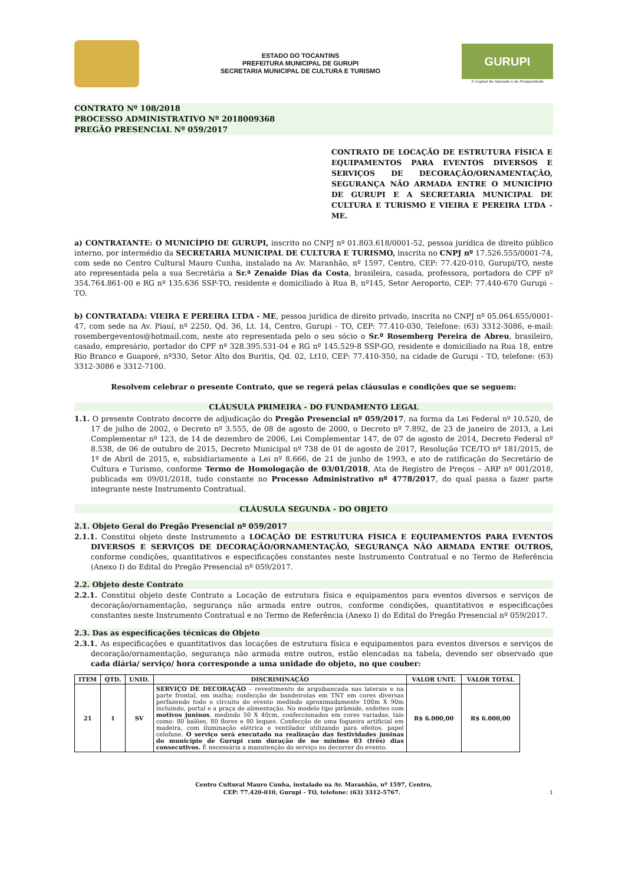ESTADO DO TOCANTINS
PREFEITURA MUNICIPAL DE GURUPI
SECRETARIA MUNICIPAL DE CULTURA E TURISMO
GURUPI
A Capital da Amizade e da Prosperidade
CONTRATO Nº 108/2018
PROCESSO ADMINISTRATIVO Nº 2018009368
PREGÃO PRESENCIAL Nº 059/2017
CONTRATO DE LOCAÇÃO DE ESTRUTURA FÍSICA E EQUIPAMENTOS PARA EVENTOS DIVERSOS E SERVIÇOS DE DECORAÇÃO/ORNAMENTAÇÃO, SEGURANÇA NÃO ARMADA ENTRE O MUNICÍPIO DE GURUPI E A SECRETARIA MUNICIPAL DE CULTURA E TURISMO E VIEIRA E PEREIRA LTDA - ME.
a) CONTRATANTE: O MUNICÍPIO DE GURUPI, inscrito no CNPJ nº 01.803.618/0001-52, pessoa jurídica de direito público interno, por intermédio da SECRETARIA MUNICIPAL DE CULTURA E TURISMO, inscrita no CNPJ nº 17.526.555/0001-74, com sede no Centro Cultural Mauro Cunha, instalado na Av. Maranhão, nº 1597, Centro, CEP: 77.420-010, Gurupi/TO, neste ato representada pela a sua Secretária a Sr.ª Zenaide Dias da Costa, brasileira, casada, professora, portadora do CPF nº 354.764.861-00 e RG nº 135.636 SSP-TO, residente e domiciliado à Rua B, nº145, Setor Aeroporto, CEP: 77.440-670 Gurupi – TO.
b) CONTRATADA: VIEIRA E PEREIRA LTDA - ME, pessoa jurídica de direito privado, inscrita no CNPJ nº 05.064.655/0001-47, com sede na Av. Piauí, nº 2250, Qd. 36, Lt. 14, Centro, Gurupi - TO, CEP: 77.410-030, Telefone: (63) 3312-3086, e-mail: rosembergeventos@hotmail.com, neste ato representada pelo o seu sócio o Sr.º Rosemberg Pereira de Abreu, brasileiro, casado, empresário, portador do CPF nº 328.395.531-04 e RG nº 145.529-8 SSP-GO, residente e domiciliado na Rua 18, entre Rio Branco e Guaporé, nº330, Setor Alto dos Buritis, Qd. 02, Lt10, CEP: 77.410-350, na cidade de Gurupi - TO, telefone: (63) 3312-3086 e 3312-7100.
Resolvem celebrar o presente Contrato, que se regerá pelas cláusulas e condições que se seguem:
CLÁUSULA PRIMEIRA - DO FUNDAMENTO LEGAL
1.1. O presente Contrato decorre de adjudicação do Pregão Presencial nº 059/2017, na forma da Lei Federal nº 10.520, de 17 de julho de 2002, o Decreto nº 3.555, de 08 de agosto de 2000, o Decreto nº 7.892, de 23 de janeiro de 2013, a Lei Complementar nº 123, de 14 de dezembro de 2006, Lei Complementar 147, de 07 de agosto de 2014, Decreto Federal nº 8.538, de 06 de outubro de 2015, Decreto Municipal nº 738 de 01 de agosto de 2017, Resolução TCE/TO nº 181/2015, de 1º de Abril de 2015, e, subsidiariamente a Lei nº 8.666, de 21 de junho de 1993, e ato de ratificação do Secretário de Cultura e Turismo, conforme Termo de Homologação de 03/01/2018, Ata de Registro de Preços – ARP nº 001/2018, publicada em 09/01/2018, tudo constante no Processo Administrativo nº 4778/2017, do qual passa a fazer parte integrante neste Instrumento Contratual.
CLÁUSULA SEGUNDA - DO OBJETO
2.1. Objeto Geral do Pregão Presencial nº 059/2017
2.1.1. Constitui objeto deste Instrumento a LOCAÇÃO DE ESTRUTURA FÍSICA E EQUIPAMENTOS PARA EVENTOS DIVERSOS E SERVIÇOS DE DECORAÇÃO/ORNAMENTAÇÃO, SEGURANÇA NÃO ARMADA ENTRE OUTROS, conforme condições, quantitativos e especificações constantes neste Instrumento Contratual e no Termo de Referência (Anexo I) do Edital do Pregão Presencial nº 059/2017.
2.2. Objeto deste Contrato
2.2.1. Constitui objeto deste Contrato a Locação de estrutura física e equipamentos para eventos diversos e serviços de decoração/ornamentação, segurança não armada entre outros, conforme condições, quantitativos e especificações constantes neste Instrumento Contratual e no Termo de Referência (Anexo I) do Edital do Pregão Presencial nº 059/2017.
2.3. Das as especificações técnicas do Objeto
2.3.1. As especificações e quantitativos das locações de estrutura física e equipamentos para eventos diversos e serviços de decoração/ornamentação, segurança não armada entre outros, estão elencadas na tabela, devendo ser observado que cada diária/ serviço/ hora corresponde a uma unidade do objeto, no que couber:
| ITEM | QTD. | UNID. | DISCRIMINAÇÃO | VALOR UNIT. | VALOR TOTAL |
| --- | --- | --- | --- | --- | --- |
| 21 | 1 | SV | SERVIÇO DE DECORAÇÃO – revestimento de arquibancada nas laterais e na parte frontal, em malha; confecção de bandeirolas em TNT em cores diversas perfazendo todo o circuito do evento medindo aproximadamente 100m X 90m incluindo, portal e a praça de alimentação. No modelo tipo pirâmide, enfeites com motivos juninos , medindo 50 X 40cm, confeccionados em cores variadas, tais como: 80 balões, 80 flores e 80 leques. Confecção de uma fogueira artificial em madeira, com iluminação elétrica e ventilador utilizando para efeitos, papel celofane. O serviço será executado na realização das festividades juninas do município de Gurupi com duração de no mínimo 03 (três) dias consecutivos. É necessária a manutenção do serviço no decorrer do evento. | R$ 6.000,00 | R$ 6.000,00 |
Centro Cultural Mauro Cunha, instalado na Av. Maranhão, nº 1597, Centro,
CEP: 77.420-010, Gurupi - TO, telefone: (63) 3312-5767. 1